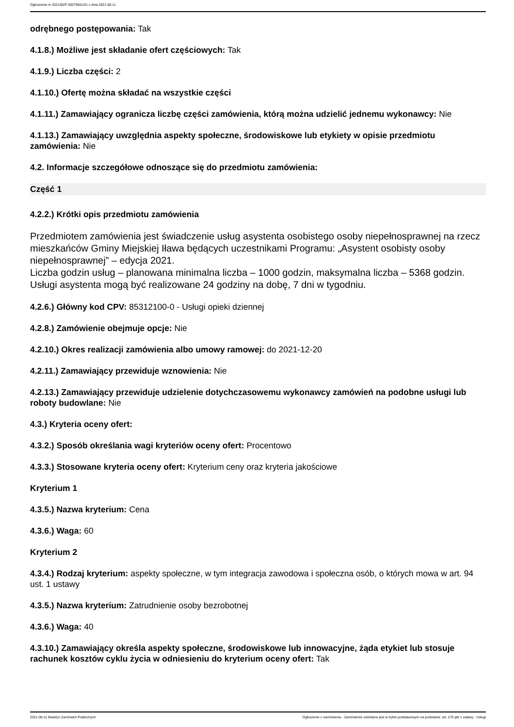Ogłoszenie nr 2021/BZP 00079601/01 z dnia 2021-06-11
odrębnego postępowania: Tak
4.1.8.) Możliwe jest składanie ofert częściowych: Tak
4.1.9.) Liczba części: 2
4.1.10.) Ofertę można składać na wszystkie części
4.1.11.) Zamawiający ogranicza liczbę części zamówienia, którą można udzielić jednemu wykonawcy: Nie
4.1.13.) Zamawiający uwzględnia aspekty społeczne, środowiskowe lub etykiety w opisie przedmiotu zamówienia: Nie
4.2. Informacje szczegółowe odnoszące się do przedmiotu zamówienia:
Część 1
4.2.2.) Krótki opis przedmiotu zamówienia
Przedmiotem zamówienia jest świadczenie usług asystenta osobistego osoby niepełnosprawnej na rzecz mieszkańców Gminy Miejskiej Iława będących uczestnikami Programu: „Asystent osobisty osoby niepełnosprawnej” – edycja 2021.
Liczba godzin usług – planowana minimalna liczba – 1000 godzin, maksymalna liczba – 5368 godzin.
Usługi asystenta mogą być realizowane 24 godziny na dobę, 7 dni w tygodniu.
4.2.6.) Główny kod CPV: 85312100-0 - Usługi opieki dziennej
4.2.8.) Zamówienie obejmuje opcje: Nie
4.2.10.) Okres realizacji zamówienia albo umowy ramowej: do 2021-12-20
4.2.11.) Zamawiający przewiduje wznowienia: Nie
4.2.13.) Zamawiający przewiduje udzielenie dotychczasowemu wykonawcy zamówień na podobne usługi lub roboty budowlane: Nie
4.3.) Kryteria oceny ofert:
4.3.2.) Sposób określania wagi kryteriów oceny ofert: Procentowo
4.3.3.) Stosowane kryteria oceny ofert: Kryterium ceny oraz kryteria jakościowe
Kryterium 1
4.3.5.) Nazwa kryterium: Cena
4.3.6.) Waga: 60
Kryterium 2
4.3.4.) Rodzaj kryterium: aspekty społeczne, w tym integracja zawodowa i społeczna osób, o których mowa w art. 94 ust. 1 ustawy
4.3.5.) Nazwa kryterium: Zatrudnienie osoby bezrobotnej
4.3.6.) Waga: 40
4.3.10.) Zamawiający określa aspekty społeczne, środowiskowe lub innowacyjne, żąda etykiet lub stosuje rachunek kosztów cyklu życia w odniesieniu do kryterium oceny ofert: Tak
2021-06-11 Biuletyn Zamówień Publicznych Ogłoszenie o zamówieniu - Zamówienie udzielane jest w trybie podstawowym na podstawie: art. 275 pkt 1 ustawy - Usługi